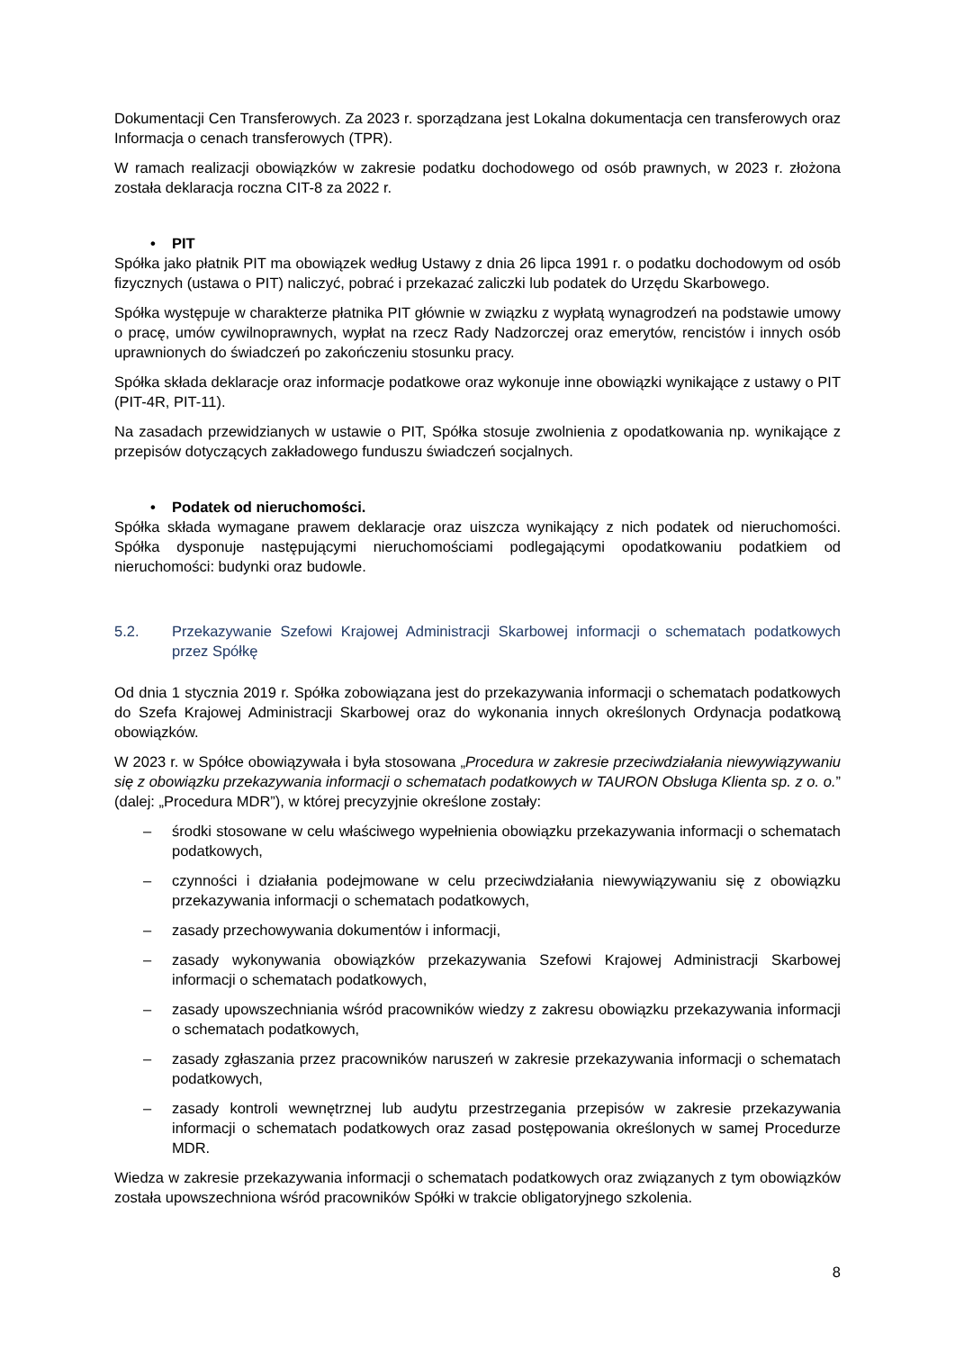Dokumentacji Cen Transferowych. Za 2023 r. sporządzana jest Lokalna dokumentacja cen transferowych oraz Informacja o cenach transferowych (TPR).
W ramach realizacji obowiązków w zakresie podatku dochodowego od osób prawnych, w 2023 r. złożona została deklaracja roczna CIT-8 za 2022 r.
• PIT
Spółka jako płatnik PIT ma obowiązek według Ustawy z dnia 26 lipca 1991 r. o podatku dochodowym od osób fizycznych (ustawa o PIT) naliczyć, pobrać i przekazać zaliczki lub podatek do Urzędu Skarbowego.
Spółka występuje w charakterze płatnika PIT głównie w związku z wypłatą wynagrodzeń na podstawie umowy o pracę, umów cywilnoprawnych, wypłat na rzecz Rady Nadzorczej oraz emerytów, rencistów i innych osób uprawnionych do świadczeń po zakończeniu stosunku pracy.
Spółka składa deklaracje oraz informacje podatkowe oraz wykonuje inne obowiązki wynikające z ustawy o PIT (PIT-4R, PIT-11).
Na zasadach przewidzianych w ustawie o PIT, Spółka stosuje zwolnienia z opodatkowania np. wynikające z przepisów dotyczących zakładowego funduszu świadczeń socjalnych.
• Podatek od nieruchomości.
Spółka składa wymagane prawem deklaracje oraz uiszcza wynikający z nich podatek od nieruchomości. Spółka dysponuje następującymi nieruchomościami podlegającymi opodatkowaniu podatkiem od nieruchomości: budynki oraz budowle.
5.2. Przekazywanie Szefowi Krajowej Administracji Skarbowej informacji o schematach podatkowych przez Spółkę
Od dnia 1 stycznia 2019 r. Spółka zobowiązana jest do przekazywania informacji o schematach podatkowych do Szefa Krajowej Administracji Skarbowej oraz do wykonania innych określonych Ordynacja podatkową obowiązków.
W 2023 r. w Spółce obowiązywała i była stosowana „Procedura w zakresie przeciwdziałania niewywiązywaniu się z obowiązku przekazywania informacji o schematach podatkowych w TAURON Obsługa Klienta sp. z o. o.” (dalej: „Procedura MDR”), w której precyzyjnie określone zostały:
– środki stosowane w celu właściwego wypełnienia obowiązku przekazywania informacji o schematach podatkowych,
– czynności i działania podejmowane w celu przeciwdziałania niewywiązywaniu się z obowiązku przekazywania informacji o schematach podatkowych,
– zasady przechowywania dokumentów i informacji,
– zasady wykonywania obowiązków przekazywania Szefowi Krajowej Administracji Skarbowej informacji o schematach podatkowych,
– zasady upowszechniania wśród pracowników wiedzy z zakresu obowiązku przekazywania informacji o schematach podatkowych,
– zasady zgłaszania przez pracowników naruszeń w zakresie przekazywania informacji o schematach podatkowych,
– zasady kontroli wewnętrznej lub audytu przestrzegania przepisów w zakresie przekazywania informacji o schematach podatkowych oraz zasad postępowania określonych w samej Procedurze MDR.
Wiedza w zakresie przekazywania informacji o schematach podatkowych oraz związanych z tym obowiązków została upowszechniona wśród pracowników Spółki w trakcie obligatoryjnego szkolenia.
8